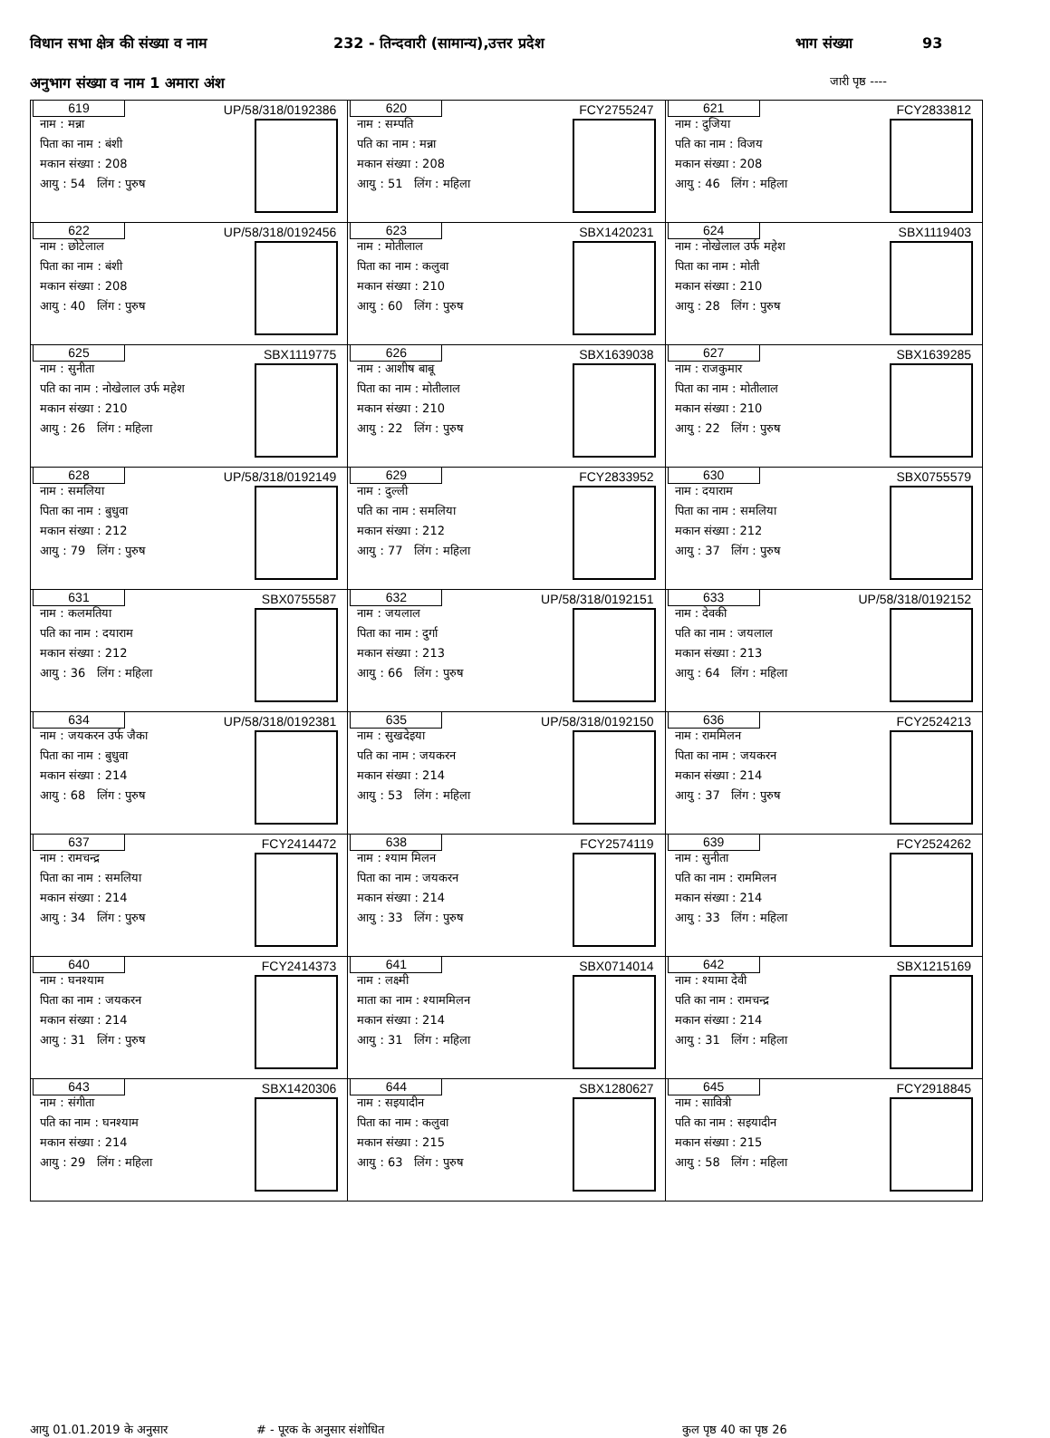विधान सभा क्षेत्र की संख्या व नाम 232 - तिन्दवारी (सामान्य),उत्तर प्रदेश भाग संख्या 93
अनुभाग संख्या व नाम 1 अमारा अंश जारी पृष्ठ ----
| 619 UP/58/318/0192386 नाम : मन्ना पिता का नाम : बंशी मकान संख्या : 208 आयु : 54 लिंग : पुरुष | 620 FCY2755247 नाम : सम्पति पति का नाम : मन्ना मकान संख्या : 208 आयु : 51 लिंग : महिला | 621 FCY2833812 नाम : दुजिया पति का नाम : विजय मकान संख्या : 208 आयु : 46 लिंग : महिला |
| 622 UP/58/318/0192456 नाम : छोटेलाल पिता का नाम : बंशी मकान संख्या : 208 आयु : 40 लिंग : पुरुष | 623 SBX1420231 नाम : मोतीलाल पिता का नाम : कलुवा मकान संख्या : 210 आयु : 60 लिंग : पुरुष | 624 SBX1119403 नाम : नोखेलाल उर्फ महेश पिता का नाम : मोती मकान संख्या : 210 आयु : 28 लिंग : पुरुष |
| 625 SBX1119775 नाम : सुनीता पति का नाम : नोखेलाल उर्फ महेश मकान संख्या : 210 आयु : 26 लिंग : महिला | 626 SBX1639038 नाम : आशीष बाबू पिता का नाम : मोतीलाल मकान संख्या : 210 आयु : 22 लिंग : पुरुष | 627 SBX1639285 नाम : राजकुमार पिता का नाम : मोतीलाल मकान संख्या : 210 आयु : 22 लिंग : पुरुष |
| 628 UP/58/318/0192149 नाम : समलिया पिता का नाम : बुधुवा मकान संख्या : 212 आयु : 79 लिंग : पुरुष | 629 FCY2833952 नाम : दुल्ली पति का नाम : समलिया मकान संख्या : 212 आयु : 77 लिंग : महिला | 630 SBX0755579 नाम : दयाराम पिता का नाम : समलिया मकान संख्या : 212 आयु : 37 लिंग : पुरुष |
| 631 SBX0755587 नाम : कलमतिया पति का नाम : दयाराम मकान संख्या : 212 आयु : 36 लिंग : महिला | 632 UP/58/318/0192151 नाम : जयलाल पिता का नाम : दुर्गा मकान संख्या : 213 आयु : 66 लिंग : पुरुष | 633 UP/58/318/0192152 नाम : देवकी पति का नाम : जयलाल मकान संख्या : 213 आयु : 64 लिंग : महिला |
| 634 UP/58/318/0192381 नाम : जयकरन उर्फ जैका पिता का नाम : बुधुवा मकान संख्या : 214 आयु : 68 लिंग : पुरुष | 635 UP/58/318/0192150 नाम : सुखदेइया पति का नाम : जयकरन मकान संख्या : 214 आयु : 53 लिंग : महिला | 636 FCY2524213 नाम : राममिलन पिता का नाम : जयकरन मकान संख्या : 214 आयु : 37 लिंग : पुरुष |
| 637 FCY2414472 नाम : रामचन्द्र पिता का नाम : समलिया मकान संख्या : 214 आयु : 34 लिंग : पुरुष | 638 FCY2574119 नाम : श्याम मिलन पिता का नाम : जयकरन मकान संख्या : 214 आयु : 33 लिंग : पुरुष | 639 FCY2524262 नाम : सुनीता पति का नाम : राममिलन मकान संख्या : 214 आयु : 33 लिंग : महिला |
| 640 FCY2414373 नाम : घनश्याम पिता का नाम : जयकरन मकान संख्या : 214 आयु : 31 लिंग : पुरुष | 641 SBX0714014 नाम : लक्ष्मी माता का नाम : श्याममिलन मकान संख्या : 214 आयु : 31 लिंग : महिला | 642 SBX1215169 नाम : श्यामा देवी पति का नाम : रामचन्द्र मकान संख्या : 214 आयु : 31 लिंग : महिला |
| 643 SBX1420306 नाम : संगीता पति का नाम : घनश्याम मकान संख्या : 214 आयु : 29 लिंग : महिला | 644 SBX1280627 नाम : सइयादीन पिता का नाम : कलुवा मकान संख्या : 215 आयु : 63 लिंग : पुरुष | 645 FCY2918845 नाम : सावित्री पति का नाम : सइयादीन मकान संख्या : 215 आयु : 58 लिंग : महिला |
आयु 01.01.2019 के अनुसार # - पूरक के अनुसार संशोधित कुल पृष्ठ 40 का पृष्ठ 26